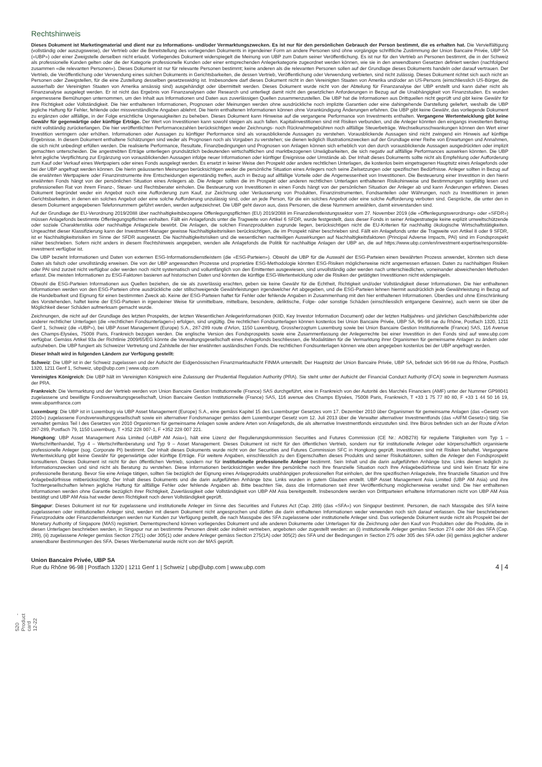Rechtshinweis
Dieses Dokument ist Marketingmaterial und dient nur zu Informations- und/oder Vermarktungszwecken. Es ist nur für den persönlichen Gebrauch der Person bestimmt, die es erhalten hat. Die Vervielfältigung (vollständig oder auszugsweise), der Vertrieb oder die Bereitstellung des vorliegenden Dokuments in irgendeiner Form an andere Personen sind ohne vorgängige schriftliche Zustimmung der Union Bancaire Privée, UBP SA («UBP») oder einer Zweigstelle derselben nicht erlaubt. Vorliegendes Dokument widerspiegelt die Meinung von UBP zum Datum seiner Veröffentlichung. Es ist nur für den Vertrieb an Personen bestimmt, die in der Schweiz als professionelle Kunden gelten oder die der Kategorie professionelle Kunden oder einer entsprechenden Anlegerkategorie zugeordnet werden können, wie sie in den anwendbaren Gesetzen definiert werden (nachfolgend zusammen «die relevanten Personen»). Dieses Dokument ist nur für relevante Personen bestimmt; keine anderen als die relevanten Personen sollen auf der Grundlage dieses Dokuments handeln oder darauf vertrauen. Der Vertrieb, die Veröffentlichung oder Verwendung eines solchen Dokuments in Gerichtsbarkeiten, die dessen Vertrieb, Veröffentlichung oder Verwendung verbieten, sind nicht zulässig. Dieses Dokument richtet sich auch nicht an Personen oder Zweigstellen, für die eine Zustellung desselben gesetzeswidrig ist. Insbesondere darf dieses Dokument nicht in den Vereinigten Staaten von Amerika und/oder an US-Persons (einschliesslich US-Bürger, die ausserhalb der Vereinigten Staaten von Amerika ansässig sind) ausgehändigt oder übermittelt werden. Dieses Dokument wurde nicht von der Abteilung für Finanzanalyse der UBP erstellt und kann daher nicht als Finanzanalyse ausgelegt werden. Er ist nicht das Ergebnis von Finanzanalysen oder Research und unterliegt damit nicht den gesetzlichen Anforderungen in Bezug auf die Unabhängigkeit von Finanzstudien. Es wurden angemessene Bemühungen unternommen, um den Inhalt aus Informationen und Daten aus zuverlässigen Quellen zusammenzustellen. Die UBP hat die Informationen aus Drittquellen nicht geprüft und gibt keine Gewähr für ihre Richtigkeit oder Vollständigkeit. Die hier enthaltenen Informationen, Prognosen oder Meinungen werden ohne ausdrückliche noch implizite Garantien oder eine dahingehende Darstellung geliefert, weshalb die UBP jegliche Haftung für Fehler, fehlende oder missverständliche Angaben ablehnt. Die hierin enthaltenen Informationen können ohne Vorankündigung Änderungen erfahren. Die UBP gibt keine Gewähr, das vorliegende Dokument zu ergänzen oder allfällige, in der Folge ersichtliche Ungenauigkeiten zu beheben. Dieses Dokument kann Hinweise auf die vergangene Performance von Investments enthalten. Vergangene Wertentwicklung gibt keine Gewähr für gegenwärtige oder künftige Erträge. Der Wert von Investitionen kann sowohl steigen als auch fallen. Kapitalinvestitionen sind mit Risiken verbunden, und die Anleger könnten den eingangs investierten Betrag nicht vollständig zurückerlangen. Die hier veröffentlichten Performancezahlen berücksichtigen weder Zeichnungs- noch Rücknahmegebühren noch allfällige Steuerbeträge. Wechselkursschwankungen können den Wert einer Investition verringern oder erhöhen. Informationen oder Aussagen zu künftiger Performance sind als vorausblickende Aussagen zu verstehen. Vorausblickende Aussagen sind nicht zwingend ein Hinweis auf künftige Ergebnisse. In diesem Dokument enthaltene Schätzungen sind weder als Prognosen noch als Vorgaben zu verstehen; sie dienen lediglich Illustrationszwecken auf der Grundlage einer Reihe von Erwartungen und Annahmen, die sich nicht unbedingt erfüllen werden. Die realisierte Performance, Resultate, Finanzbedingungen und Prognosen von Anlagen können sich erheblich von den durch vorausblickende Aussagen ausgedrückten oder implizit gemachten unterscheiden. Die angestrebten Erträge unterliegen grundsätzlich bedeutenden wirtschaftlichen und marktbezogenen Unwägbarkeiten, die sich negativ auf allfällige Performances auswirken könnten. Die UBP lehnt jegliche Verpflichtung zur Ergänzung von vorausblickenden Aussagen infolge neuer Informationen oder künftiger Ereignisse oder Umstände ab. Der Inhalt dieses Dokuments sollte nicht als Empfehlung oder Aufforderung zum Kauf oder Verkauf eines Wertpapiers oder eines Fonds ausgelegt werden. Es ersetzt in keiner Weise den Prospekt oder andere rechtlichen Unterlagen, die kostenlos beim eingetragenen Hauptsitz eines Anlagefonds oder bei der UBP angefragt werden können. Die hierin geäusserten Meinungen berücksichtigen weder die persönliche Situation eines Anlegers noch seine Zielsetzungen oder spezifischen Bedürfnisse. Anleger sollten in Bezug auf die erwähnten Wertpapiere oder Finanzinstrumente ihre Entscheidungen eigenständig treffen, auch in Bezug auf allfällige Vorteile oder die Angemessenheit von Investitionen. Die Besteuerung einer Investition in den hierin erwähnten Fonds hängt von der persönlichen Situation eines Anlegers ab. Die Anleger sollten die im Prospekt oder anderen rechtlichen Unterlagen enthaltenen Risikohinweise und Bestimmungen sorgfältig lesen und professionellen Rat von ihrem Finanz-, Steuer- und Rechtsberater einholen. Die Besteuerung von Investitionen in einen Fonds hängt von der persönlichen Situation der Anleger ab und kann Änderungen erfahren. Dieses Dokument begründet weder ein Angebot noch eine Aufforderung zum Kauf, zur Zeichnung oder Veräusserung von Produkten, Finanzinstrumenten, Fondsanteilen oder Währungen, noch zu Investitionen in jenen Gerichtsbarkeiten, in denen ein solches Angebot oder eine solche Aufforderung unzulässig sind, oder an jede Person, für die ein solches Angebot oder eine solche Aufforderung verboten sind. Gespräche, die unter den in diesem Dokument angegebenen Telefonnummern geführt werden, werden aufgezeichnet. Die UBP geht davon aus, dass Personen, die diese Nummern anwählen, damit einverstanden sind.
Auf der Grundlage der EU-Verordnung 2019/2088 über nachhaltigkeitsbezogene Offenlegungspflichten (EU) 2019/2088 im Finanzdienstleistungssektor vom 27. November 2019 (die «Offenlegungsverordnung» oder «SFDR») müssen Anlagefonds bestimmte Offenlegungspflichten einhalten. Fällt ein Anlagefonds unter die Tragweite von Artikel 6 SFDR, wurde festgestellt, dass dieser Fonds in seiner Anlagestrategie keine explizit umweltschützende oder soziale Charakteristika oder nachhaltige Anlageziele bewirbt. Die Anlagen, die solchen Finanzprodukten zugrunde liegen, berücksichtigen nicht die EU-Kriterien für nachhaltig ökologische Wirtschaftstätigkeiten. Ungeachtet dieser Klassifizierung kann der Investment-Manager gewisse Nachhaltigkeitsrisiken berücksichtigen, die im Prospekt näher beschrieben sind. Fällt ein Anlagefonds unter die Tragweite von Artikel 8 oder 9 SFDR, ist er Nachhaltigkeitsrisiken im Sinne der SFDR ausgesetzt. Die Nachhaltigkeitsrisiken und die wesentlichen nachteiligen Auswirkungen auf Nachhaltigkeitsfaktoren (Principal Adverse Impacts, PAI) sind im Fondsprospekt näher beschrieben. Sofern nicht anders in diesem Rechtshinweis angegeben, wenden alle Anlagefonds die Politik für nachhaltige Anlagen der UBP an, die auf https://www.ubp.com/en/investment-expertise/responsible-investment verfügbar ist.
Die UBP bezieht Informationen und Daten von externen ESG-Informationsdienstleistern (die «ESG-Parteien»). Obwohl die UBP für die Auswahl der ESG-Parteien einen bewährten Prozess anwendet, könnten sich diese Daten als falsch oder unvollständig erweisen. Die von der UBP angewandten Prozesse und proprietäre ESG-Methodologie könnten ESG-Risiken möglicherweise nicht angemessen erfassen. Daten zu nachhaltigen Risiken oder PAI sind zurzeit nicht verfügbar oder werden noch nicht systematisch und vollumfänglich von den Emittenten ausgewiesen, sind unvollständig oder werden nach unterschiedlichen, voneinander abweichenden Methoden erfasst. Die meisten Informationen zu ESG-Faktoren basieren auf historischen Daten und könnten die künftige ESG-Wertentwicklung oder die Risiken der getätigten Investitionen nicht widerspiegeln.
Obwohl die ESG-Parteien Informationen aus Quellen beziehen, die sie als zuverlässig erachten, geben sie keine Gewähr für die Echtheit, Richtigkeit und/oder Vollständigkeit dieser Informationen. Die hier enthaltenen Informationen werden von den ESG-Parteien ohne ausdrückliche oder stillschweigende Gewährleistungen irgendwelcher Art abgegeben, und die ESG-Parteien lehnen hiermit ausdrücklich jede Gewährleistung in Bezug auf die Handelbarkeit und Eignung für einen bestimmten Zweck ab. Keine der ESG-Parteien haftet für Fehler oder fehlende Angaben in Zusammenhang mit den hier enthaltenen Informationen. Überdies und ohne Einschränkung des Vorstehenden, haftet keine der ESG-Parteien in irgendeiner Weise für unmittelbare, mittelbare, besondere, deliktische, Folge- oder sonstige Schäden (einschliesslich entgangene Gewinne), auch wenn sie über die Möglichkeit dieser Schäden aufmerksam gemacht wurde.
Zeichnungen, die nicht auf der Grundlage des letzten Prospekts, der letzten Wesentlichen Anlegerinformationen (KIID, Key Investor Information Document) oder der letzten Halbjahres- und jährlichen Geschäftsberichte oder anderer rechtlicher Unterlagen (die «rechtlichen Fondsunterlagen») erfolgen, sind ungültig. Die rechtlichen Fondsunterlagen können kostenlos bei Union Bancaire Privée, UBP SA, 96-98 rue du Rhône, Postfach 1320, 1211 Genf 1, Schweiz (die «UBP»), bei UBP Asset Management (Europe) S.A., 287-289 route d’Arlon, 1150 Luxemburg, Grossherzogtum Luxemburg sowie bei Union Bancaire Gestion Institutionnelle (France) SAS, 116 Avenue des Champs-Elysées, 75008 Paris, Frankreich bezogen werden. Die englische Version des Fondsprospekts sowie eine Zusammenfassung der Anlegerrechte bei einer Investition in den Fonds sind auf www.ubp.com verfügbar. Gemäss Artikel 93a der Richtlinie 2009/65/EG könnte die Verwaltungsgesellschaft eines Anlagefonds beschliessen, die Modalitäten für die Vermarktung ihrer Organismen für gemeinsame Anlagen zu ändern oder aufzuheben. Die UBP fungiert als Schweizer Vertretung und Zahlstelle der hier erwähnten ausländischen Fonds. Die rechtlichen Fondsunterlagen können wie oben angegeben kostenlos bei der UBP angefragt werden.
Dieser Inhalt wird in folgenden Ländern zur Verfügung gestellt:
Schweiz: Die UBP ist in der Schweiz zugelassen und der Aufsicht der Eidgenössischen Finanzmarktaufsicht FINMA unterstellt. Der Hauptsitz der Union Bancaire Privée, UBP SA, befindet sich 96-98 rue du Rhône, Postfach 1320, 1211 Genf 1, Schweiz, ubp@ubp.com | www.ubp.com
Vereinigtes Königreich: Die UBP hält im Vereinigten Königreich eine Zulassung der Prudential Regulation Authority (PRA). Sie steht unter der Aufsicht der Financial Conduct Authority (FCA) sowie in begrenztem Ausmass der PRA.
Frankreich: Die Vermarktung und der Vertrieb werden von Union Bancaire Gestion Institutionnelle (France) SAS durchgeführt, eine in Frankreich von der Autorité des Marchés Financiers (AMF) unter der Nummer GP98041 zugelassene und bewilligte Fondsverwaltungsgesellschaft, Union Bancaire Gestion Institutionnelle (France) SAS, 116 avenue des Champs Elysées, 75008 Paris, Frankreich, T +33 1 75 77 80 80, F +33 1 44 50 16 19, www.ubpamfrance.com
Luxemburg: Die UBP ist in Luxemburg via UBP Asset Management (Europe) S.A., eine gemäss Kapitel 15 des Luxemburger Gesetzes vom 17. Dezember 2010 über Organismen für gemeinsame Anlagen (das «Gesetz von 2010») zugelassene Fondsverwaltungsgesellschaft sowie ein alternativer Fondsmanager gemäss dem Luxemburger Gesetz vom 12. Juli 2013 über die Verwalter alternativer Investmentfonds (das «AIFM Gesetz») tätig. Sie verwaltet gemäss Teil I des Gesetzes von 2010 Organismen für gemeinsame Anlagen sowie andere Arten von Anlagefonds, die als alternative Investmentfonds einzustufen sind. Ihre Büros befinden sich an der Route d’Arlon 287-289, Postfach 79, 1150 Luxemburg, T +352 228 007-1, F +352 228 007 221.
Hongkong: UBP Asset Management Asia Limited («UBP AM Asia»), hält eine Lizenz der Regulierungskommission Securities and Futures Commission (CE Nr.: AOB278) für regulierte Tätigkeiten vom Typ 1 – Wertschriftenhandel, Typ 4 – Wertschriftenberatung und Typ 9 – Asset Management. Dieses Dokument ist nicht für den öffentlichen Vertrieb, sondern nur für institutionelle Anleger oder körperschaftlich organisierte professionelle Anleger (sog. Corporate PI) bestimmt. Der Inhalt dieses Dokuments wurde nicht von der Securities and Futures Commission SFC in Hongkong geprüft. Investitionen sind mit Risiken behaftet. Vergangene Wertentwicklung gibt keine Gewähr für gegenwärtige oder künftige Erträge. Für weitere Angaben, einschliesslich zu den Eigenschaften dieses Produkts und seiner Risikofaktoren, sollten die Anleger den Fondsprospekt konsultieren. Dieses Dokument ist nicht für den öffentlichen Vertrieb, sondern nur für institutionelle professionelle Anleger bestimmt. Sein Inhalt und die darin aufgeführten Anhänge bzw. Links dienen lediglich zu Informationszwecken und sind nicht als Beratung zu verstehen. Diese Informationen berücksichtigen weder Ihre persönliche noch Ihre finanzielle Situation noch Ihre Anlagebedürfnisse und sind kein Ersatz für eine professionelle Beratung. Bevor Sie eine Anlage tätigen, sollten Sie bezüglich der Eignung eines Anlageprodukts unabhängigen professionellen Rat einholen, der Ihre spezifischen Anlageziele, Ihre finanzielle Situation und Ihre Anlagebedürfnisse mitberücksichtigt. Der Inhalt dieses Dokuments und die darin aufgeführten Anhänge bzw. Links wurden in gutem Glauben erstellt. UBP Asset Management Asia Limited (UBP AM Asia) und ihre Tochtergesellschaften lehnen jegliche Haftung für allfällige Fehler oder fehlende Angaben ab. Bitte beachten Sie, dass die Informationen seit ihrer Veröffentlichung möglicherweise veraltet sind. Die hier enthaltenen Informationen werden ohne Garantie bezüglich ihrer Richtigkeit, Zuverlässigkeit oder Vollständigkeit von UBP AM Asia bereitgestellt. Insbesondere werden von Drittparteien erhaltene Informationen nicht von UBP AM Asia bestätigt und UBP AM Asia hat weder deren Richtigkeit noch deren Vollständigkeit geprüft.
Singapur: Dieses Dokument ist nur für zugelassene und institutionelle Anleger im Sinne des Securities and Futures Act (Cap. 289) (das «SFA») von Singapur bestimmt. Personen, die nach Massgabe des SFA keine zugelassenen oder institutionellen Anleger sind, werden mit diesem Dokument nicht angesprochen und dürfen die darin enthaltenen Informationen weder verwenden noch sich darauf verlassen. Die hier beschriebenen Finanzprodukte oder Finanzdienstleistungen werden nur Kunden zur Verfügung gestellt, die nach Massgabe des SFA zugelassene oder institutionelle Anleger sind. Das vorliegende Dokument wurde nicht als Prospekt bei der Monetary Authority of Singapore (MAS) registriert. Dementsprechend können vorliegendes Dokument und alle anderen Dokumente oder Unterlagen für die Zeichnung oder den Kauf von Produkten oder die Produkte, die in diesen Unterlagen beschrieben werden, in Singapur nur an bestimmte Personen direkt oder indirekt vertrieben, angeboten oder zugestellt werden: an (i) institutionelle Anleger gemäss Section 274 oder 304 des SFA (Cap. 289), (ii) zugelassene Anleger gemäss Section 275(1) oder 305(1) oder andere Anleger gemäss Section 275(1A) oder 305(2) des SFA und der Bedingungen in Section 275 oder 305 des SFA oder (iii) gemäss jeglicher anderer anwendbarer Bestimmungen des SFA. Dieses Werbematerial wurde nicht von der MAS geprüft.
520 - Product card 12-22
Union Bancaire Privée, UBP SA
Rue du Rhône 96-98 | Postfach 1320 | 1211 Genf 1 | Schweiz | ubp@ubp.com | www.ubp.com
4 | 4